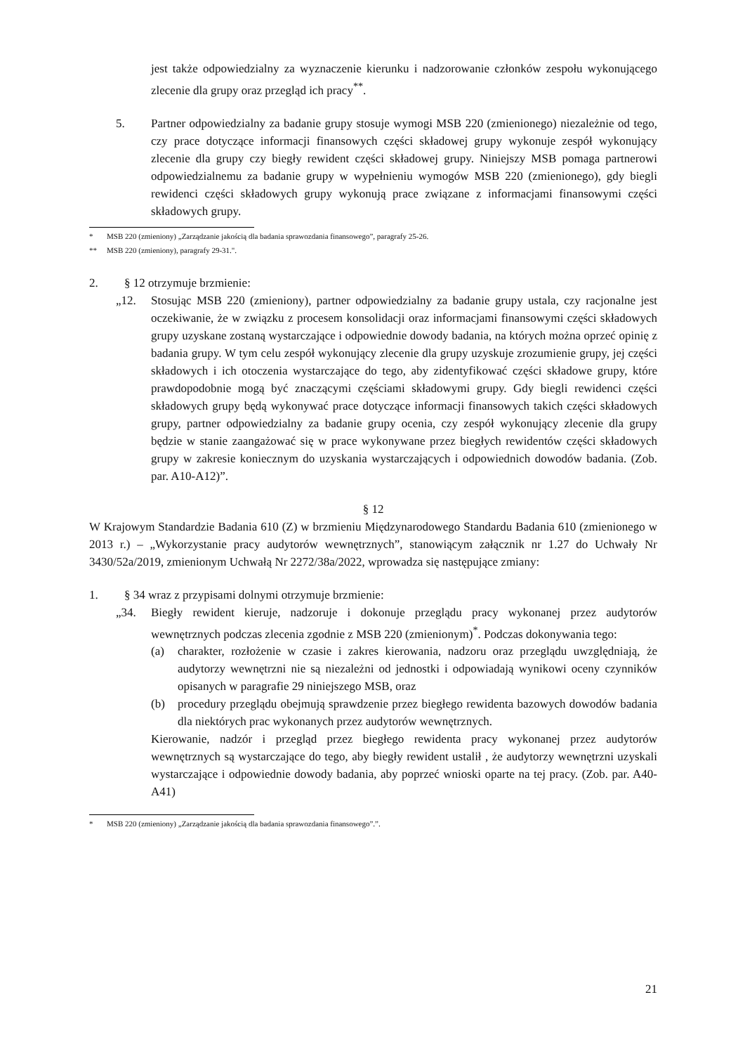jest także odpowiedzialny za wyznaczenie kierunku i nadzorowanie członków zespołu wykonującego zlecenie dla grupy oraz przegląd ich pracy<sup>**</sup>.
5. Partner odpowiedzialny za badanie grupy stosuje wymogi MSB 220 (zmienionego) niezależnie od tego, czy prace dotyczące informacji finansowych części składowej grupy wykonuje zespół wykonujący zlecenie dla grupy czy biegły rewident części składowej grupy. Niniejszy MSB pomaga partnerowi odpowiedzialnemu za badanie grupy w wypełnieniu wymogów MSB 220 (zmienionego), gdy biegli rewidenci części składowych grupy wykonują prace związane z informacjami finansowymi części składowych grupy.
* MSB 220 (zmieniony) „Zarządzanie jakością dla badania sprawozdania finansowego”, paragrafy 25-26.
** MSB 220 (zmieniony), paragrafy 29-31.".
2. § 12 otrzymuje brzmienie:
„12. Stosując MSB 220 (zmieniony), partner odpowiedzialny za badanie grupy ustala, czy racjonalne jest oczekiwanie, że w związku z procesem konsolidacji oraz informacjami finansowymi części składowych grupy uzyskane zostaną wystarczające i odpowiednie dowody badania, na których można oprzeć opinię z badania grupy. W tym celu zespół wykonujący zlecenie dla grupy uzyskuje zrozumienie grupy, jej części składowych i ich otoczenia wystarczające do tego, aby zidentyfikować części składowe grupy, które prawdopodobnie mogą być znaczącymi częściami składowymi grupy. Gdy biegli rewidenci części składowych grupy będą wykonywać prace dotyczące informacji finansowych takich części składowych grupy, partner odpowiedzialny za badanie grupy ocenia, czy zespół wykonujący zlecenie dla grupy będzie w stanie zaangażować się w prace wykonywane przez biegłych rewidentów części składowych grupy w zakresie koniecznym do uzyskania wystarczających i odpowiednich dowodów badania. (Zob. par. A10-A12)”.
§ 12
W Krajowym Standardzie Badania 610 (Z) w brzmieniu Międzynarodowego Standardu Badania 610 (zmienionego w 2013 r.) – „Wykorzystanie pracy audytorów wewnętrznych”, stanowiącym załącznik nr 1.27 do Uchwały Nr 3430/52a/2019, zmienionym Uchwałą Nr 2272/38a/2022, wprowadza się następujące zmiany:
1. § 34 wraz z przypisami dolnymi otrzymuje brzmienie:
„34. Biegły rewident kieruje, nadzoruje i dokonuje przeglądu pracy wykonanej przez audytorów wewnętrznych podczas zlecenia zgodnie z MSB 220 (zmienionym)<sup>*</sup>. Podczas dokonywania tego:
(a) charakter, rozłożenie w czasie i zakres kierowania, nadzoru oraz przeglądu uwzględniają, że audytorzy wewnętrzni nie są niezależni od jednostki i odpowiadają wynikowi oceny czynników opisanych w paragrafie 29 niniejszego MSB, oraz
(b) procedury przeglądu obejmują sprawdzenie przez biegłego rewidenta bazowych dowodów badania dla niektórych prac wykonanych przez audytorów wewnętrznych.
Kierowanie, nadzór i przegląd przez biegłego rewidenta pracy wykonanej przez audytorów wewnętrznych są wystarczające do tego, aby biegły rewident ustalił , że audytorzy wewnętrzni uzyskali wystarczające i odpowiednie dowody badania, aby poprzeć wnioski oparte na tej pracy. (Zob. par. A40-A41)
* MSB 220 (zmieniony) „Zarządzanie jakością dla badania sprawozdania finansowego”.”.
21